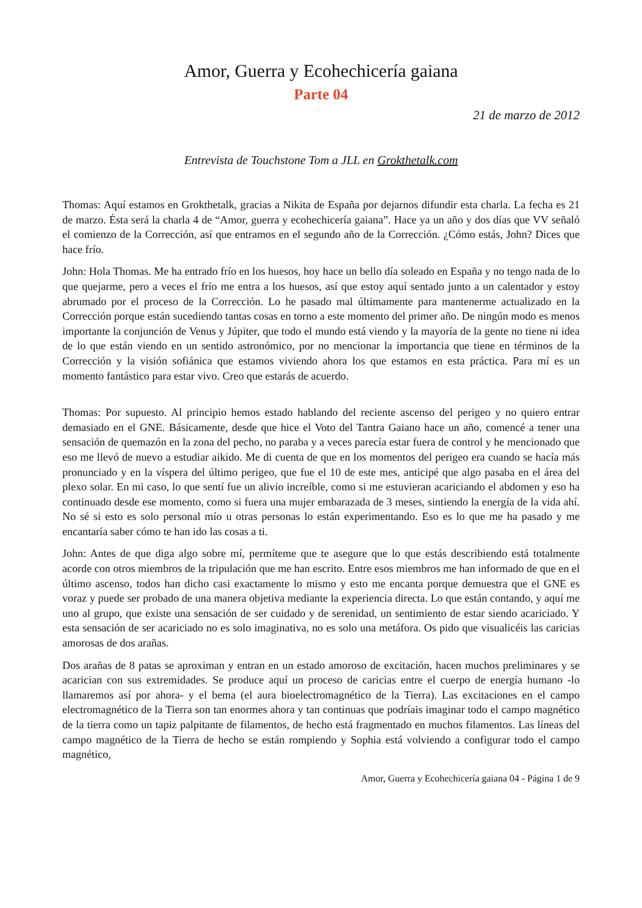Amor, Guerra y Ecohechicería gaiana
Parte 04
21 de marzo de 2012
Entrevista de Touchstone Tom a JLL en Grokthetalk.com
Thomas: Aquí estamos en Grokthetalk, gracias a Nikita de España por dejarnos difundir esta charla. La fecha es 21 de marzo. Ésta será la charla 4 de “Amor, guerra y ecohechicería gaiana”. Hace ya un año y dos días que VV señaló el comienzo de la Corrección, así que entramos en el segundo año de la Corrección. ¿Cómo estás, John? Dices que hace frío.
John: Hola Thomas. Me ha entrado frío en los huesos, hoy hace un bello día soleado en España y no tengo nada de lo que quejarme, pero a veces el frío me entra a los huesos, así que estoy aquí sentado junto a un calentador y estoy abrumado por el proceso de la Corrección. Lo he pasado mal últimamente para mantenerme actualizado en la Corrección porque están sucediendo tantas cosas en torno a este momento del primer año. De ningún modo es menos importante la conjunción de Venus y Júpiter, que todo el mundo está viendo y la mayoría de la gente no tiene ni idea de lo que están viendo en un sentido astronómico, por no mencionar la importancia que tiene en términos de la Corrección y la visión sofiánica que estamos viviendo ahora los que estamos en esta práctica. Para mí es un momento fantástico para estar vivo. Creo que estarás de acuerdo.
Thomas: Por supuesto. Al principio hemos estado hablando del reciente ascenso del perigeo y no quiero entrar demasiado en el GNE. Básicamente, desde que hice el Voto del Tantra Gaiano hace un año, comencé a tener una sensación de quemazón en la zona del pecho, no paraba y a veces parecía estar fuera de control y he mencionado que eso me llevó de nuevo a estudiar aikido. Me di cuenta de que en los momentos del perigeo era cuando se hacía más pronunciado y en la víspera del último perigeo, que fue el 10 de este mes, anticipé que algo pasaba en el área del plexo solar. En mi caso, lo que sentí fue un alivio increíble, como si me estuvieran acariciando el abdomen y eso ha continuado desde ese momento, como si fuera una mujer embarazada de 3 meses, sintiendo la energía de la vida ahí. No sé si esto es solo personal mío u otras personas lo están experimentando. Eso es lo que me ha pasado y me encantaría saber cómo te han ido las cosas a ti.
John: Antes de que diga algo sobre mí, permíteme que te asegure que lo que estás describiendo está totalmente acorde con otros miembros de la tripulación que me han escrito. Entre esos miembros me han informado de que en el último ascenso, todos han dicho casi exactamente lo mismo y esto me encanta porque demuestra que el GNE es voraz y puede ser probado de una manera objetiva mediante la experiencia directa. Lo que están contando, y aquí me uno al grupo, que existe una sensación de ser cuidado y de serenidad, un sentimiento de estar siendo acariciado. Y esta sensación de ser acariciado no es solo imaginativa, no es solo una metáfora. Os pido que visualicéis las caricias amorosas de dos arañas.
Dos arañas de 8 patas se aproximan y entran en un estado amoroso de excitación, hacen muchos preliminares y se acarician con sus extremidades. Se produce aquí un proceso de caricias entre el cuerpo de energía humano -lo llamaremos así por ahora- y el bema (el aura bioelectromagnético de la Tierra). Las excitaciones en el campo electromagnético de la Tierra son tan enormes ahora y tan continuas que podríais imaginar todo el campo magnético de la tierra como un tapiz palpitante de filamentos, de hecho está fragmentado en muchos filamentos. Las líneas del campo magnético de la Tierra de hecho se están rompiendo y Sophia está volviendo a configurar todo el campo magnético,
Amor, Guerra y Ecohechicería gaiana 04 - Página 1 de 9